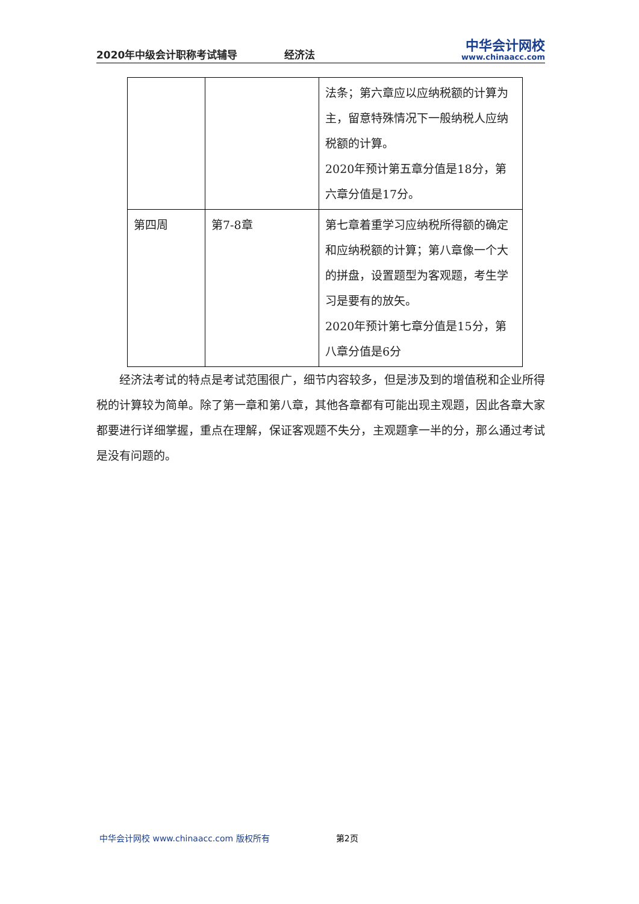2020年中级会计职称考试辅导
经济法
中华会计网校
www.chinaacc.com
| | | 法条；第六章应以应纳税额的计算为主，留意特殊情况下一般纳税人应纳税额的计算。 2020年预计第五章分值是18分，第六章分值是17分。 |
| 第四周 | 第7-8章 | 第七章着重学习应纳税所得额的确定和应纳税额的计算；第八章像一个大的拼盘，设置题型为客观题，考生学习是要有的放矢。 2020年预计第七章分值是15分，第八章分值是6分 |
经济法考试的特点是考试范围很广，细节内容较多，但是涉及到的增值税和企业所得税的计算较为简单。除了第一章和第八章，其他各章都有可能出现主观题，因此各章大家都要进行详细掌握，重点在理解，保证客观题不失分，主观题拿一半的分，那么通过考试是没有问题的。
中华会计网校 www.chinaacc.com 版权所有
第2页